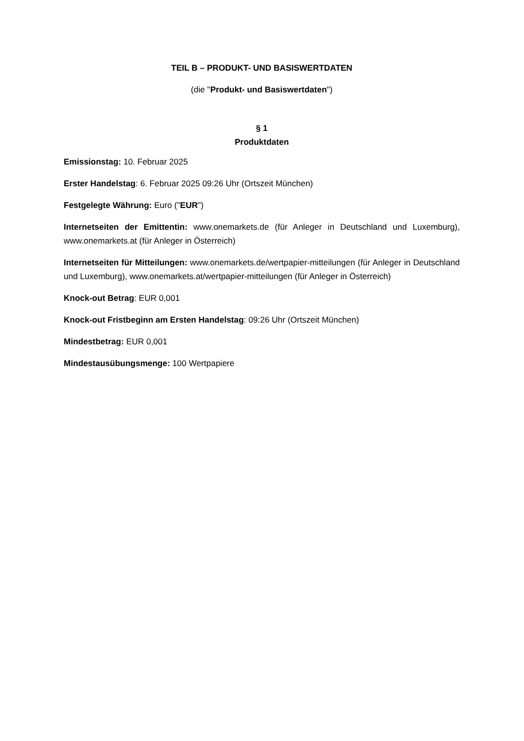TEIL B – PRODUKT- UND BASISWERTDATEN
(die "Produkt- und Basiswertdaten")
§ 1
Produktdaten
Emissionstag: 10. Februar 2025
Erster Handelstag: 6. Februar 2025 09:26 Uhr (Ortszeit München)
Festgelegte Währung: Euro ("EUR")
Internetseiten der Emittentin: www.onemarkets.de (für Anleger in Deutschland und Luxemburg), www.onemarkets.at (für Anleger in Österreich)
Internetseiten für Mitteilungen: www.onemarkets.de/wertpapier-mitteilungen (für Anleger in Deutschland und Luxemburg), www.onemarkets.at/wertpapier-mitteilungen (für Anleger in Österreich)
Knock-out Betrag: EUR 0,001
Knock-out Fristbeginn am Ersten Handelstag: 09:26 Uhr (Ortszeit München)
Mindestbetrag: EUR 0,001
Mindestausübungsmenge: 100 Wertpapiere